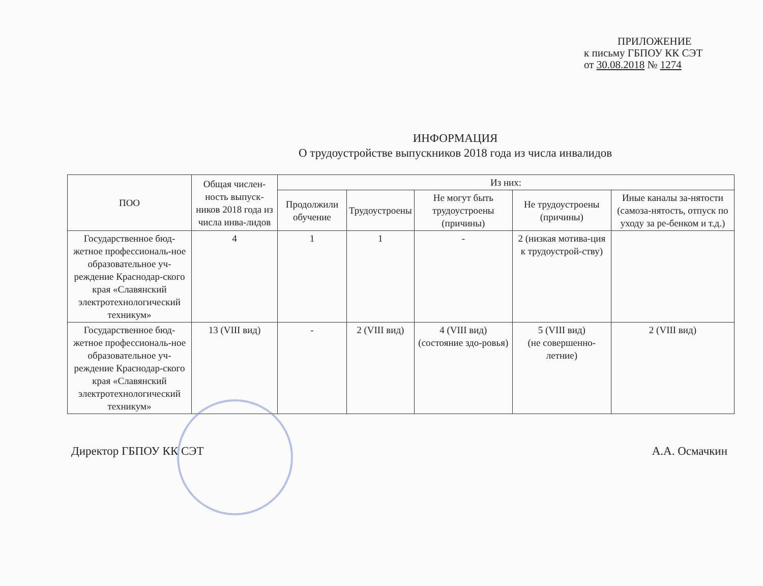ПРИЛОЖЕНИЕ
к письму ГБПОУ КК СЭТ
от 30.08.2018 № 1274
ИНФОРМАЦИЯ
О трудоустройстве выпускников 2018 года из числа инвалидов
| ПОО | Общая числен-ность выпуск-ников 2018 года из числа инва-лидов | Из них: | | | | |
| --- | --- | --- | --- | --- | --- | --- |
| | | Продолжили обучение | Трудоустроены | Не могут быть трудоустроены (причины) | Не трудоустроены (причины) | Иные каналы за-нятости (самоза-нятость, отпуск по уходу за ре-бенком и т.д.) |
| Государственное бюд-жетное профессиональ-ное образовательное уч-реждение Краснодар-ского края «Славянский электротехнологический техникум» | 4 | 1 | 1 | - | 2 (низкая мотива-ция к трудоустрой-ству) | |
| Государственное бюд-жетное профессиональ-ное образовательное уч-реждение Краснодар-ского края «Славянский электротехнологический техникум» | 13 (VIII вид) | - | 2 (VIII вид) | 4 (VIII вид) (состояние здо-ровья) | 5 (VIII вид) (не совершенно-летние) | 2 (VIII вид) |
Директор ГБПОУ КК СЭТ А.А. Осмачкин